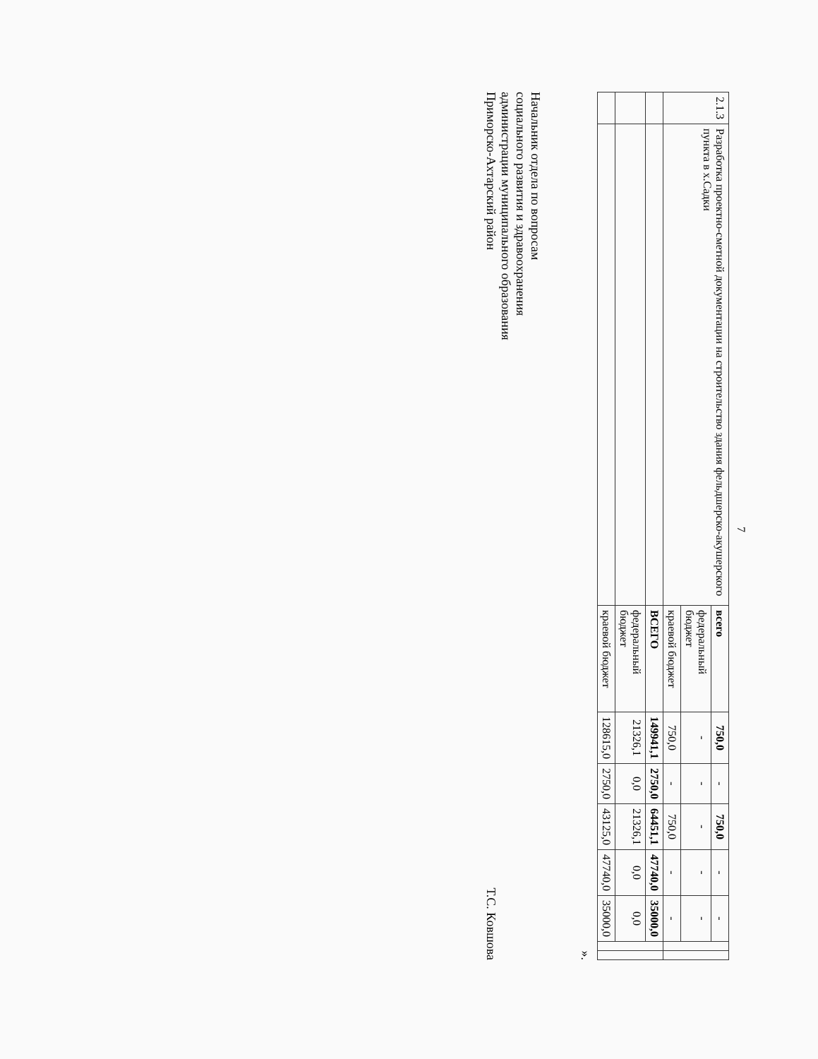7
| 2.1.3 | Разработка проектно-сметной документации на строительство здания фельдшерско-акушерского пункта в х.Садки | всего | 750,0 | - | 750,0 | - | - | | |
| | | федеральный бюджет | - | - | - | - | - | | |
| | | краевой бюджет | 750,0 | - | 750,0 | - | - | | |
| | | ВСЕГО | 149941,1 | 2750,0 | 64451,1 | 47740,0 | 35000,0 | | |
| | | федеральный бюджет | 21326,1 | 0,0 | 21326,1 | 0,0 | 0,0 | | |
| | | краевой бюджет | 128615,0 | 2750,0 | 43125,0 | 47740,0 | 35000,0 | | |
».
Начальник отдела по вопросам
социального развития и здравоохранения
администрации муниципального образования
Приморско-Ахтарский район
Т.С. Ковшова